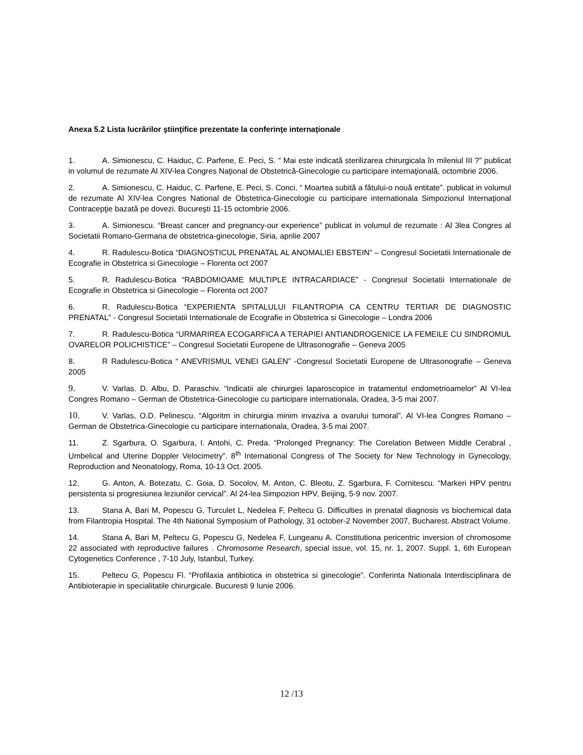Anexa 5.2 Lista lucrărilor ştiinţifice prezentate la conferinţe internaţionale
1. A. Simionescu, C. Haiduc, C. Parfene, E. Peci, S. “ Mai este indicată sterilizarea chirurgicala în mileniul III ?” publicat in volumul de rezumate Al XIV-lea Congres Naţional de Obstetrică-Ginecologie cu participare internaţională, octombrie 2006.
2. A. Simionescu, C. Haiduc, C. Parfene, E. Peci, S. Conci. “ Moartea subită a fătului-o nouă entitate”. publicat in volumul de rezumate Al XIV-lea Congres National de Obstetrica-Ginecologie cu participare internationala Simpozionul Internaţional Contracepţie bazată pe dovezi. Bucureşti 11-15 octombrie 2006.
3. A. Simionescu. “Breast cancer and pregnancy-our experience” publicat in volumul de rezumate : Al 3lea Congres al Societatii Romano-Germana de obstetrica-ginecologie, Siria, aprilie 2007
4. R. Radulescu-Botica “DIAGNOSTICUL PRENATAL AL ANOMALIEI EBSTEIN” – Congresul Societatii Internationale de Ecografie in Obstetrica si Ginecologie – Florenta oct 2007
5. R. Radulescu-Botica “RABDOMIOAME MULTIPLE INTRACARDIACE” - Congresul Societatii Internationale de Ecografie in Obstetrica si Ginecologie – Florenta oct 2007
6. R. Radulescu-Botica “EXPERIENTA SPITALULUI FILANTROPIA CA CENTRU TERTIAR DE DIAGNOSTIC PRENATAL” - Congresul Societatii Internationale de Ecografie in Obstetrica si Ginecologie – Londra 2006
7. R. Radulescu-Botica “URMARIREA ECOGARFICA A TERAPIEI ANTIANDROGENICE LA FEMEILE CU SINDROMUL OVARELOR POLICHISTICE” – Congresul Societatii Europene de Ultrasonografie – Geneva 2005
8. R Radulescu-Botica “ ANEVRISMUL VENEI GALEN” -Congresul Societatii Europene de Ultrasonografie – Geneva 2005
9. V. Varlas. D. Albu, D. Paraschiv. “Indicatii ale chirurgiei laparoscopice in tratamentul endometrioamelor” Al VI-lea Congres Romano – German de Obstetrica-Ginecologie cu participare internationala, Oradea, 3-5 mai 2007.
10. V. Varlas, O.D. Pelinescu. “Algoritm in chirurgia minim invaziva a ovarului tumoral”. Al VI-lea Congres Romano – German de Obstetrica-Ginecologie cu participare internationala, Oradea, 3-5 mai 2007.
11. Z. Sgarbura, O. Sgarbura, I. Antohi, C. Preda. “Prolonged Pregnancy: The Corelation Between Middle Cerabral , Umbelical and Uterine Doppler Velocimetry”. 8<sup>th</sup> International Congress of The Society for New Technology in Gynecology, Reproduction and Neonatology, Roma, 10-13 Oct. 2005.
12. G. Anton, A. Botezatu, C. Goia, D. Socolov, M. Anton, C. Bleotu, Z. Sgarbura, F. Cornitescu. “Markeri HPV pentru persistenta si progresiunea leziunilor cervical”. Al 24-lea Simpozion HPV, Beijing, 5-9 nov. 2007.
13. Stana A, Bari M, Popescu G, Turculet L, Nedelea F, Peltecu G. Difficulties in prenatal diagnosis vs biochemical data from Filantropia Hospital. The 4th National Symposium of Pathology, 31 october-2 November 2007, Bucharest. Abstract Volume.
14. Stana A, Bari M, Peltecu G, Popescu G, Nedelea F, Lungeanu A. Constitutiona pericentric inversion of chromosome 22 associated with reproductive failures . Chromosome Research, special issue, vol. 15, nr. 1, 2007. Suppl. 1, 6th European Cytogenetics Conference , 7-10 July, Istanbul, Turkey.
15. Peltecu G, Popescu Fl. “Profilaxia antibiotica in obstetrica si ginecologie”. Conferinta Nationala Interdisciplinara de Antibioterapie in specialitatile chirurgicale. Bucuresti 9 Iunie 2006.
12 /13